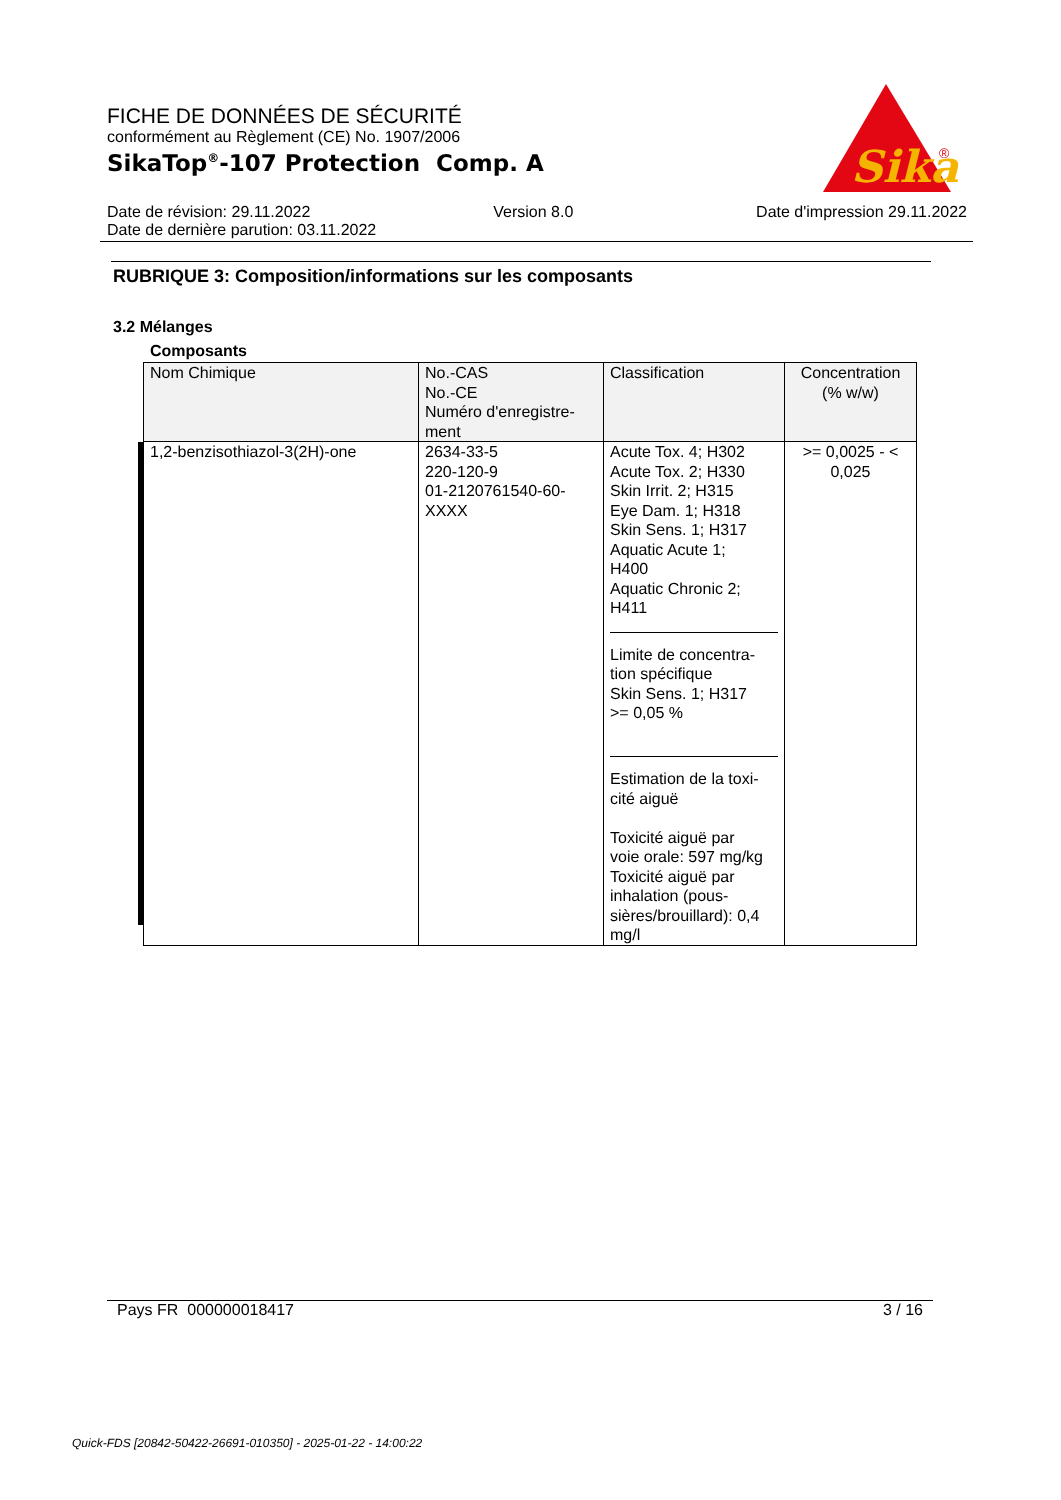FICHE DE DONNÉES DE SÉCURITÉ
conformément au Règlement (CE) No. 1907/2006
SikaTop<sup>®</sup>-107 Protection Comp. A
Sika
®
Date de révision: 29.11.2022 Version 8.0 Date d'impression 29.11.2022
Date de dernière parution: 03.11.2022
RUBRIQUE 3: Composition/informations sur les composants
3.2 Mélanges
Composants
| Nom Chimique | No.-CAS No.-CE Numéro d'enregistre- ment | Classification | Concentration (% w/w) |
| --- | --- | --- | --- |
| 1,2-benzisothiazol-3(2H)-one | 2634-33-5 220-120-9 01-2120761540-60- XXXX | Acute Tox. 4; H302 Acute Tox. 2; H330 Skin Irrit. 2; H315 Eye Dam. 1; H318 Skin Sens. 1; H317 Aquatic Acute 1; H400 Aquatic Chronic 2; H411 Limite de concentra- tion spécifique Skin Sens. 1; H317 >= 0,05 % Estimation de la toxi- cité aiguë Toxicité aiguë par voie orale: 597 mg/kg Toxicité aiguë par inhalation (pous- sières/brouillard): 0,4 mg/l | >= 0,0025 - < 0,025 |
Pays FR 000000018417 3 / 16
Quick-FDS [20842-50422-26691-010350] - 2025-01-22 - 14:00:22